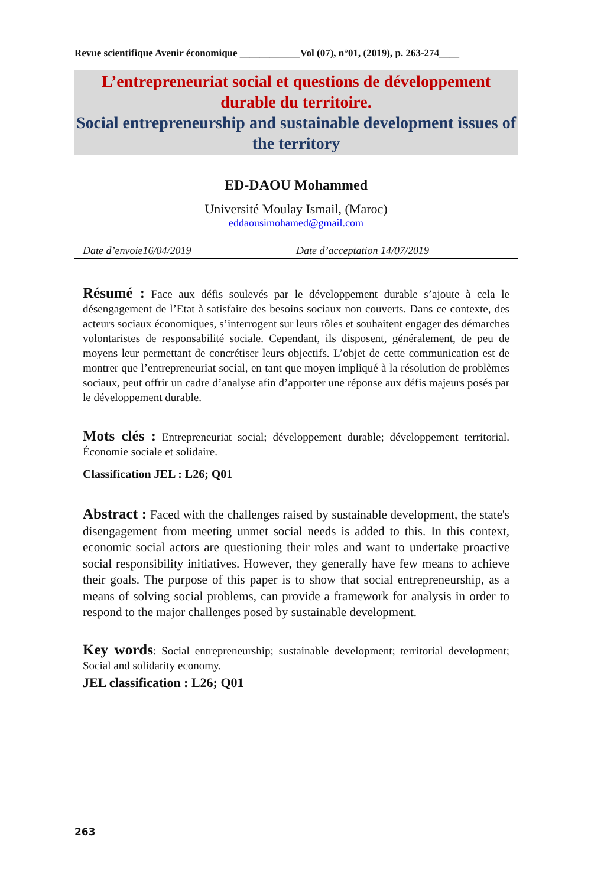Revue scientifique Avenir économique ____________Vol (07), n°01, (2019), p. 263-274____
L’entrepreneuriat social et questions de développement durable du territoire.
Social entrepreneurship and sustainable development issues of the territory
ED-DAOU Mohammed
Université Moulay Ismail, (Maroc)
eddaousimohamed@gmail.com
Date d’envoie16/04/2019 Date d’acceptation 14/07/2019
Résumé : Face aux défis soulevés par le développement durable s’ajoute à cela le désengagement de l’Etat à satisfaire des besoins sociaux non couverts. Dans ce contexte, des acteurs sociaux économiques, s’interrogent sur leurs rôles et souhaitent engager des démarches volontaristes de responsabilité sociale. Cependant, ils disposent, généralement, de peu de moyens leur permettant de concrétiser leurs objectifs. L’objet de cette communication est de montrer que l’entrepreneuriat social, en tant que moyen impliqué à la résolution de problèmes sociaux, peut offrir un cadre d’analyse afin d’apporter une réponse aux défis majeurs posés par le développement durable.
Mots clés : Entrepreneuriat social; développement durable; développement territorial. Économie sociale et solidaire.
Classification JEL : L26; Q01
Abstract : Faced with the challenges raised by sustainable development, the state's disengagement from meeting unmet social needs is added to this. In this context, economic social actors are questioning their roles and want to undertake proactive social responsibility initiatives. However, they generally have few means to achieve their goals. The purpose of this paper is to show that social entrepreneurship, as a means of solving social problems, can provide a framework for analysis in order to respond to the major challenges posed by sustainable development.
Key words: Social entrepreneurship; sustainable development; territorial development; Social and solidarity economy.
JEL classification : L26; Q01
263